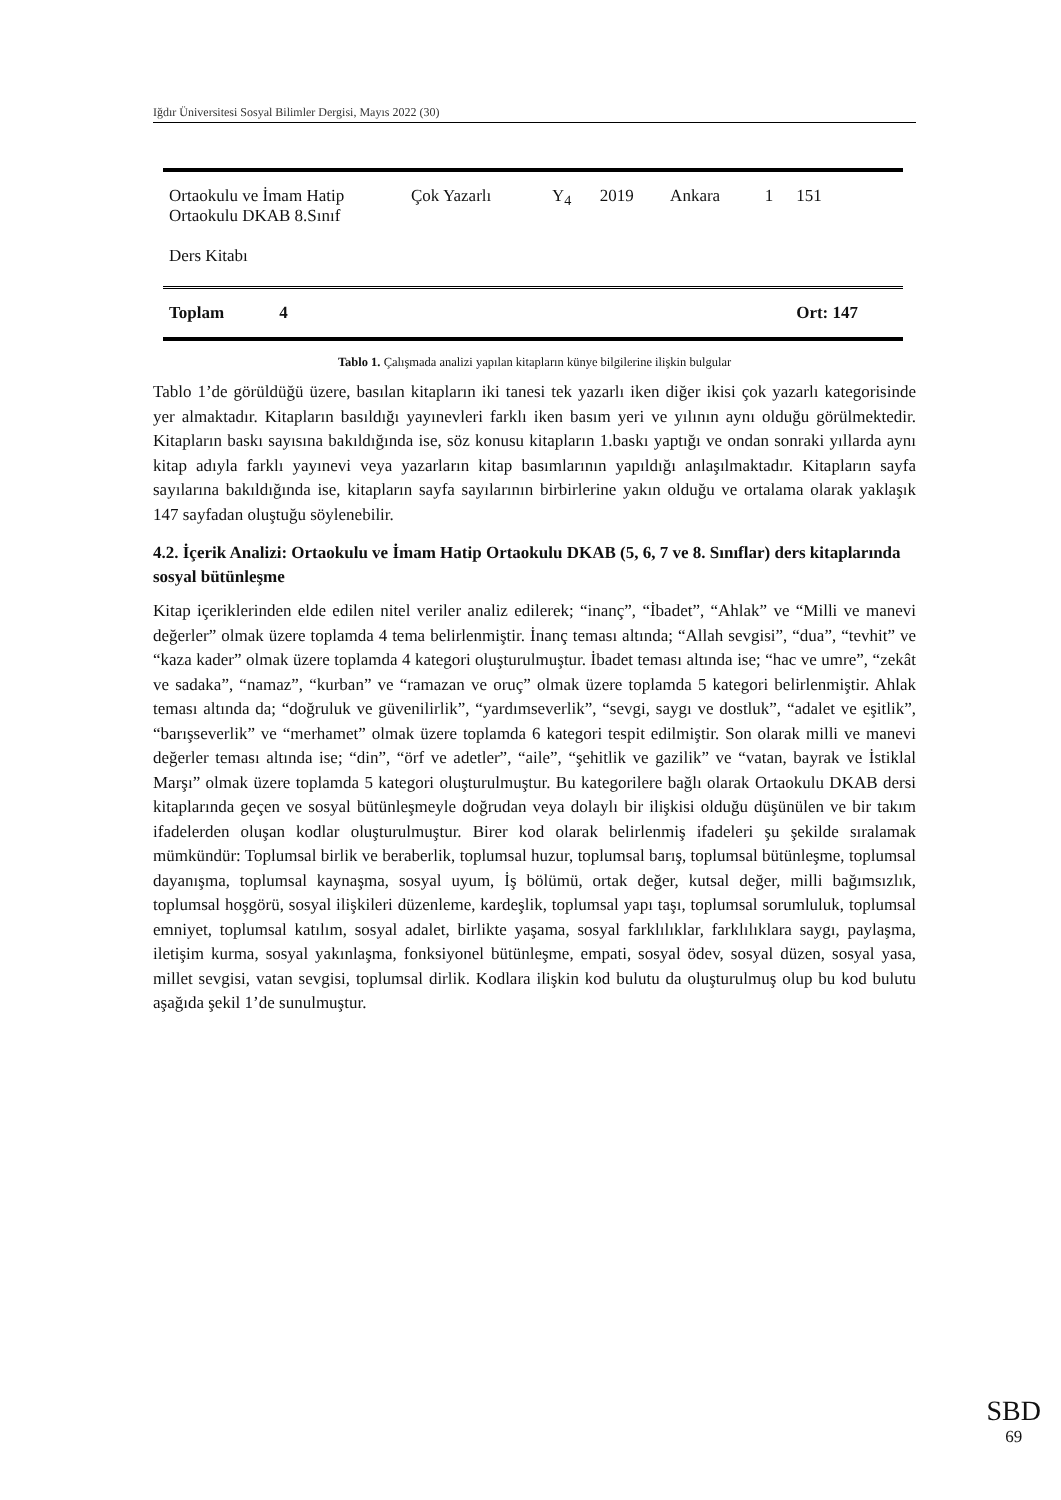Iğdır Üniversitesi Sosyal Bilimler Dergisi, Mayıs 2022 (30)
| Ortaokulu ve İmam Hatip Ortaokulu DKAB 8.Sınıf Ders Kitabı | Çok Yazarlı | Y<sub>4</sub> | 2019 | Ankara | 1 | 151 |
| Toplam 4 | | | | | | Ort: 147 |
Tablo 1. Çalışmada analizi yapılan kitapların künye bilgilerine ilişkin bulgular
Tablo 1’de görüldüğü üzere, basılan kitapların iki tanesi tek yazarlı iken diğer ikisi çok yazarlı kategorisinde yer almaktadır. Kitapların basıldığı yayınevleri farklı iken basım yeri ve yılının aynı olduğu görülmektedir. Kitapların baskı sayısına bakıldığında ise, söz konusu kitapların 1.baskı yaptığı ve ondan sonraki yıllarda aynı kitap adıyla farklı yayınevi veya yazarların kitap basımlarının yapıldığı anlaşılmaktadır. Kitapların sayfa sayılarına bakıldığında ise, kitapların sayfa sayılarının birbirlerine yakın olduğu ve ortalama olarak yaklaşık 147 sayfadan oluştuğu söylenebilir.
4.2. İçerik Analizi: Ortaokulu ve İmam Hatip Ortaokulu DKAB (5, 6, 7 ve 8. Sınıflar) ders kitaplarında sosyal bütünleşme
Kitap içeriklerinden elde edilen nitel veriler analiz edilerek; “inanç”, “İbadet”, “Ahlak” ve “Milli ve manevi değerler” olmak üzere toplamda 4 tema belirlenmiştir. İnanç teması altında; “Allah sevgisi”, “dua”, “tevhit” ve “kaza kader” olmak üzere toplamda 4 kategori oluşturulmuştur. İbadet teması altında ise; “hac ve umre”, “zekât ve sadaka”, “namaz”, “kurban” ve “ramazan ve oruç” olmak üzere toplamda 5 kategori belirlenmiştir. Ahlak teması altında da; “doğruluk ve güvenilirlik”, “yardımseverlik”, “sevgi, saygı ve dostluk”, “adalet ve eşitlik”, “barışseverlik” ve “merhamet” olmak üzere toplamda 6 kategori tespit edilmiştir. Son olarak milli ve manevi değerler teması altında ise; “din”, “örf ve adetler”, “aile”, “şehitlik ve gazilik” ve “vatan, bayrak ve İstiklal Marşı” olmak üzere toplamda 5 kategori oluşturulmuştur. Bu kategorilere bağlı olarak Ortaokulu DKAB dersi kitaplarında geçen ve sosyal bütünleşmeyle doğrudan veya dolaylı bir ilişkisi olduğu düşünülen ve bir takım ifadelerden oluşan kodlar oluşturulmuştur. Birer kod olarak belirlenmiş ifadeleri şu şekilde sıralamak mümkündür: Toplumsal birlik ve beraberlik, toplumsal huzur, toplumsal barış, toplumsal bütünleşme, toplumsal dayanışma, toplumsal kaynaşma, sosyal uyum, İş bölümü, ortak değer, kutsal değer, milli bağımsızlık, toplumsal hoşgörü, sosyal ilişkileri düzenleme, kardeşlik, toplumsal yapı taşı, toplumsal sorumluluk, toplumsal emniyet, toplumsal katılım, sosyal adalet, birlikte yaşama, sosyal farklılıklar, farklılıklara saygı, paylaşma, iletişim kurma, sosyal yakınlaşma, fonksiyonel bütünleşme, empati, sosyal ödev, sosyal düzen, sosyal yasa, millet sevgisi, vatan sevgisi, toplumsal dirlik. Kodlara ilişkin kod bulutu da oluşturulmuş olup bu kod bulutu aşağıda şekil 1’de sunulmuştur.
SBD
69